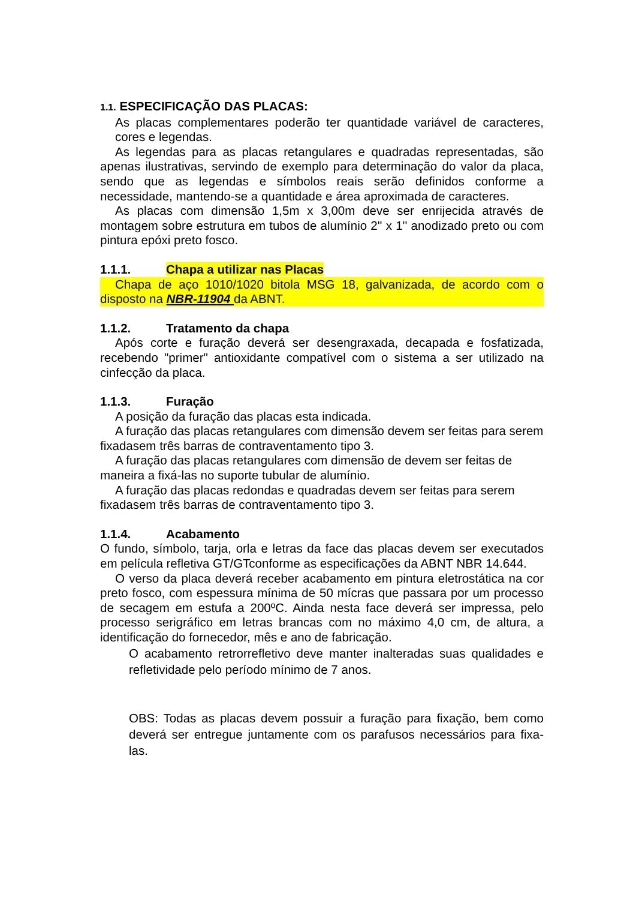1.1. ESPECIFICAÇÃO DAS PLACAS:
As placas complementares poderão ter quantidade variável de caracteres, cores e legendas.
As legendas para as placas retangulares e quadradas representadas, são apenas ilustrativas, servindo de exemplo para determinação do valor da placa, sendo que as legendas e símbolos reais serão definidos conforme a necessidade, mantendo-se a quantidade e área aproximada de caracteres.
As placas com dimensão 1,5m x 3,00m deve ser enrijecida através de montagem sobre estrutura em tubos de alumínio 2'' x 1'' anodizado preto ou com pintura epóxi preto fosco.
1.1.1. Chapa a utilizar nas Placas
Chapa de aço 1010/1020 bitola MSG 18, galvanizada, de acordo com o disposto na NBR-11904 da ABNT.
1.1.2. Tratamento da chapa
Após corte e furação deverá ser desengraxada, decapada e fosfatizada, recebendo "primer" antioxidante compatível com o sistema a ser utilizado na cinfecção da placa.
1.1.3. Furação
A posição da furação das placas esta indicada.
A furação das placas retangulares com dimensão devem ser feitas para serem fixadasem três barras de contraventamento tipo 3.
A furação das placas retangulares com dimensão de devem ser feitas de maneira a fixá-las no suporte tubular de alumínio.
A furação das placas redondas e quadradas devem ser feitas para serem fixadasem três barras de contraventamento tipo 3.
1.1.4. Acabamento
O fundo, símbolo, tarja, orla e letras da face das placas devem ser executados em película refletiva GT/GTconforme as especificações da ABNT NBR 14.644.
O verso da placa deverá receber acabamento em pintura eletrostática na cor preto fosco, com espessura mínima de 50 mícras que passara por um processo de secagem em estufa a 200ºC. Ainda nesta face deverá ser impressa, pelo processo serigráfico em letras brancas com no máximo 4,0 cm, de altura, a identificação do fornecedor, mês e ano de fabricação.
O acabamento retrorrefletivo deve manter inalteradas suas qualidades e refletividade pelo período mínimo de 7 anos.
OBS: Todas as placas devem possuir a furação para fixação, bem como deverá ser entregue juntamente com os parafusos necessários para fixa-las.